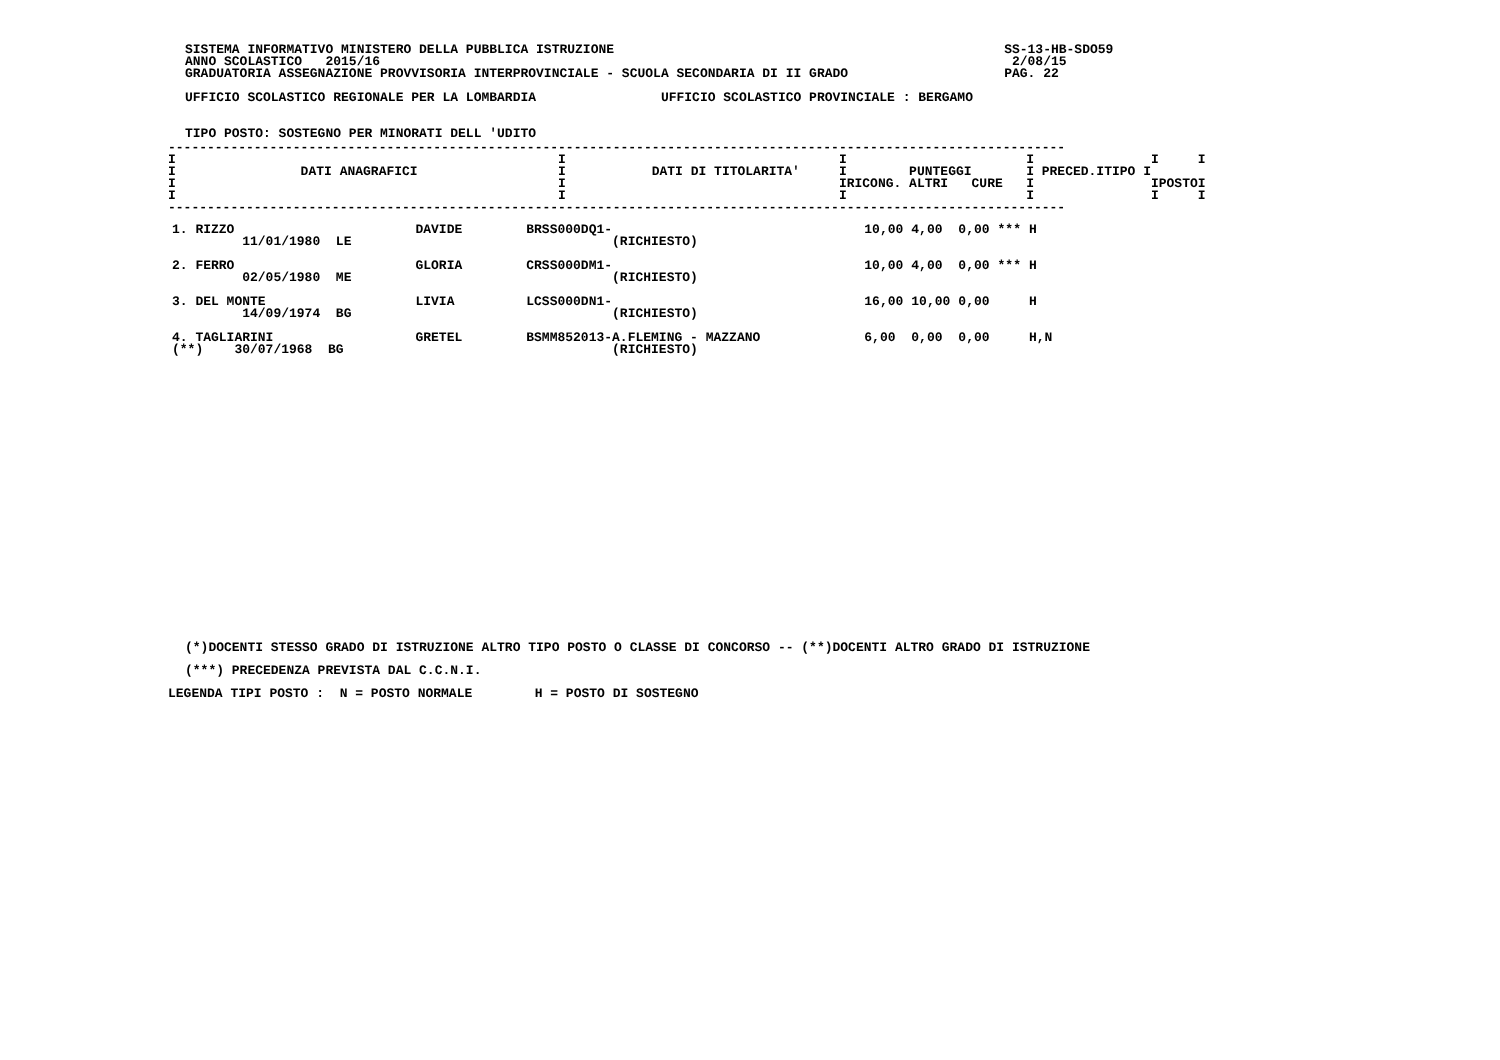SISTEMA INFORMATIVO MINISTERO DELLA PUBBLICA ISTRUZIONE                                                  SS-13-HB-SDO59
ANNO SCOLASTICO   2015/16                                                                                 2/08/15
GRADUATORIA ASSEGNAZIONE PROVVISORIA INTERPROVINCIALE - SCUOLA SECONDARIA DI II GRADO                    PAG. 22

UFFICIO SCOLASTICO REGIONALE PER LA LOMBARDIA                UFFICIO SCOLASTICO PROVINCIALE : BERGAMO


TIPO POSTO: SOSTEGNO PER MINORATI DELL 'UDITO
-------------------------------------------------------------------------------------------------------------------
I                                                 I                                   I                       I               I     I
I                DATI ANAGRAFICI                  I           DATI DI TITOLARITA'     I        PUNTEGGI       I PRECED.ITIPO I
I                                                 I                                   IRICONG. ALTRI   CURE   I               IPOSTOI
I                                                 I                                   I                       I               I     I
-------------------------------------------------------------------------------------------------------------------
| 1. RIZZO 11/01/1980 LE | DAVIDE | BRSS000DQ1- (RICHIESTO) | 10,00 | 4,00 | 0,00 | *** | H |
| 2. FERRO 02/05/1980 ME | GLORIA | CRSS000DM1- (RICHIESTO) | 10,00 | 4,00 | 0,00 | *** | H |
| 3. DEL MONTE 14/09/1974 BG | LIVIA | LCSS000DN1- (RICHIESTO) | 16,00 | 10,00 | 0,00 | | H |
| 4. TAGLIARINI (**) 30/07/1968 BG | GRETEL | BSMM852013-A.FLEMING - MAZZANO (RICHIESTO) | 6,00 | 0,00 | 0,00 | | H,N |
(*)DOCENTI STESSO GRADO DI ISTRUZIONE ALTRO TIPO POSTO O CLASSE DI CONCORSO -- (**)DOCENTI ALTRO GRADO DI ISTRUZIONE
(***) PRECEDENZA PREVISTA DAL C.C.N.I.
LEGENDA TIPI POSTO :  N = POSTO NORMALE        H = POSTO DI SOSTEGNO